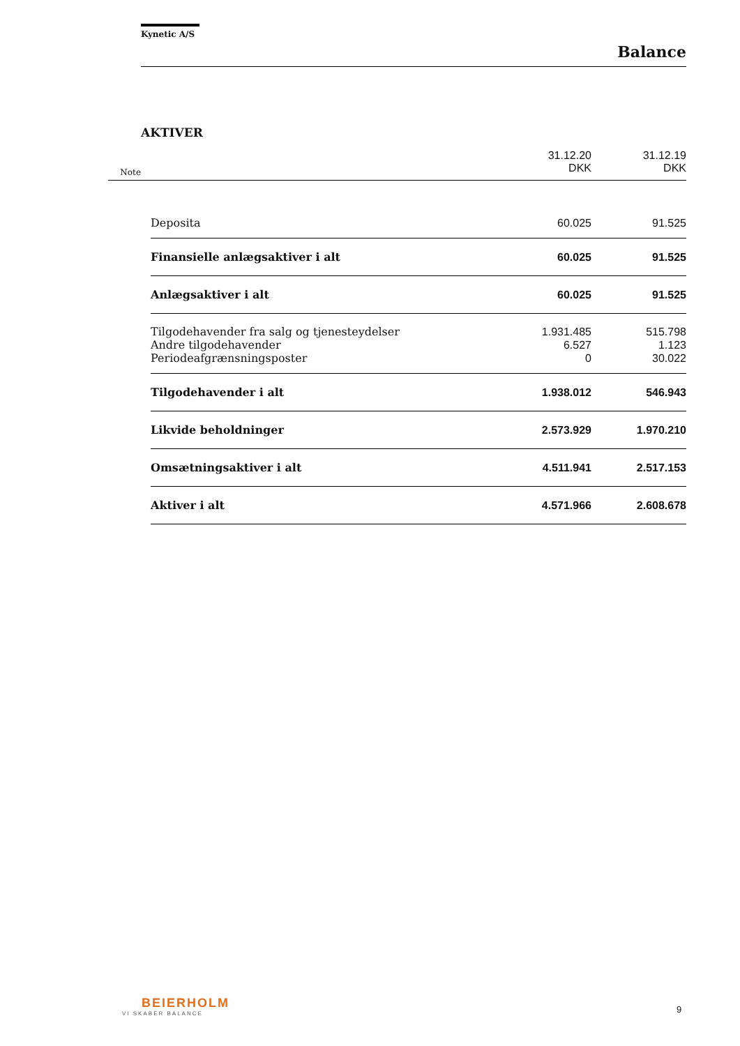Kynetic A/S
Balance
AKTIVER
| Note | | 31.12.20 DKK | 31.12.19 DKK |
| | Deposita | 60.025 | 91.525 |
| | Finansielle anlægsaktiver i alt | 60.025 | 91.525 |
| | Anlægsaktiver i alt | 60.025 | 91.525 |
| | Tilgodehavender fra salg og tjenesteydelser | 1.931.485 | 515.798 |
| | Andre tilgodehavender | 6.527 | 1.123 |
| | Periodeafgrænsningsposter | 0 | 30.022 |
| | Tilgodehavender i alt | 1.938.012 | 546.943 |
| | Likvide beholdninger | 2.573.929 | 1.970.210 |
| | Omsætningsaktiver i alt | 4.511.941 | 2.517.153 |
| | Aktiver i alt | 4.571.966 | 2.608.678 |
BEIERHOLM
VI SKABER BALANCE
9